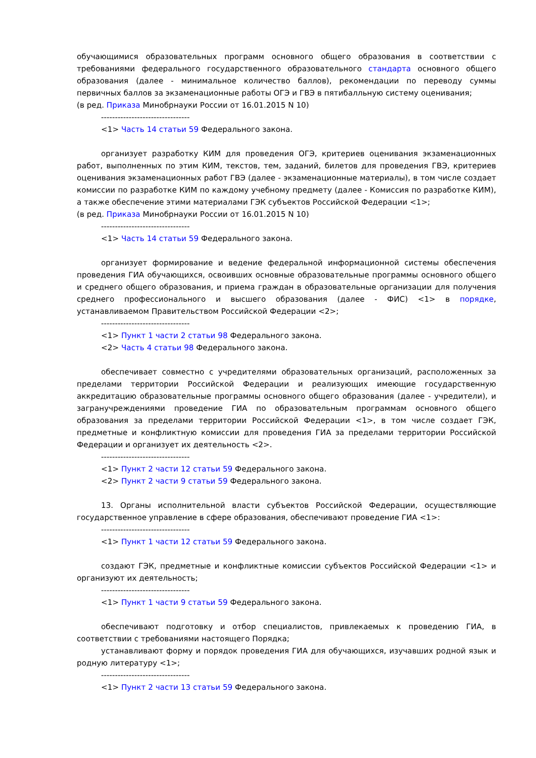обучающимися образовательных программ основного общего образования в соответствии с требованиями федерального государственного образовательного стандарта основного общего образования (далее - минимальное количество баллов), рекомендации по переводу суммы первичных баллов за экзаменационные работы ОГЭ и ГВЭ в пятибалльную систему оценивания;
(в ред. Приказа Минобрнауки России от 16.01.2015 N 10)
--------------------------------
<1> Часть 14 статьи 59 Федерального закона.
организует разработку КИМ для проведения ОГЭ, критериев оценивания экзаменационных работ, выполненных по этим КИМ, текстов, тем, заданий, билетов для проведения ГВЭ, критериев оценивания экзаменационных работ ГВЭ (далее - экзаменационные материалы), в том числе создает комиссии по разработке КИМ по каждому учебному предмету (далее - Комиссия по разработке КИМ), а также обеспечение этими материалами ГЭК субъектов Российской Федерации <1>;
(в ред. Приказа Минобрнауки России от 16.01.2015 N 10)
--------------------------------
<1> Часть 14 статьи 59 Федерального закона.
организует формирование и ведение федеральной информационной системы обеспечения проведения ГИА обучающихся, освоивших основные образовательные программы основного общего и среднего общего образования, и приема граждан в образовательные организации для получения среднего профессионального и высшего образования (далее - ФИС) <1> в порядке, устанавливаемом Правительством Российской Федерации <2>;
--------------------------------
<1> Пункт 1 части 2 статьи 98 Федерального закона.
<2> Часть 4 статьи 98 Федерального закона.
обеспечивает совместно с учредителями образовательных организаций, расположенных за пределами территории Российской Федерации и реализующих имеющие государственную аккредитацию образовательные программы основного общего образования (далее - учредители), и загранучреждениями проведение ГИА по образовательным программам основного общего образования за пределами территории Российской Федерации <1>, в том числе создает ГЭК, предметные и конфликтную комиссии для проведения ГИА за пределами территории Российской Федерации и организует их деятельность <2>.
--------------------------------
<1> Пункт 2 части 12 статьи 59 Федерального закона.
<2> Пункт 2 части 9 статьи 59 Федерального закона.
13. Органы исполнительной власти субъектов Российской Федерации, осуществляющие государственное управление в сфере образования, обеспечивают проведение ГИА <1>:
--------------------------------
<1> Пункт 1 части 12 статьи 59 Федерального закона.
создают ГЭК, предметные и конфликтные комиссии субъектов Российской Федерации <1> и организуют их деятельность;
--------------------------------
<1> Пункт 1 части 9 статьи 59 Федерального закона.
обеспечивают подготовку и отбор специалистов, привлекаемых к проведению ГИА, в соответствии с требованиями настоящего Порядка;
устанавливают форму и порядок проведения ГИА для обучающихся, изучавших родной язык и родную литературу <1>;
--------------------------------
<1> Пункт 2 части 13 статьи 59 Федерального закона.